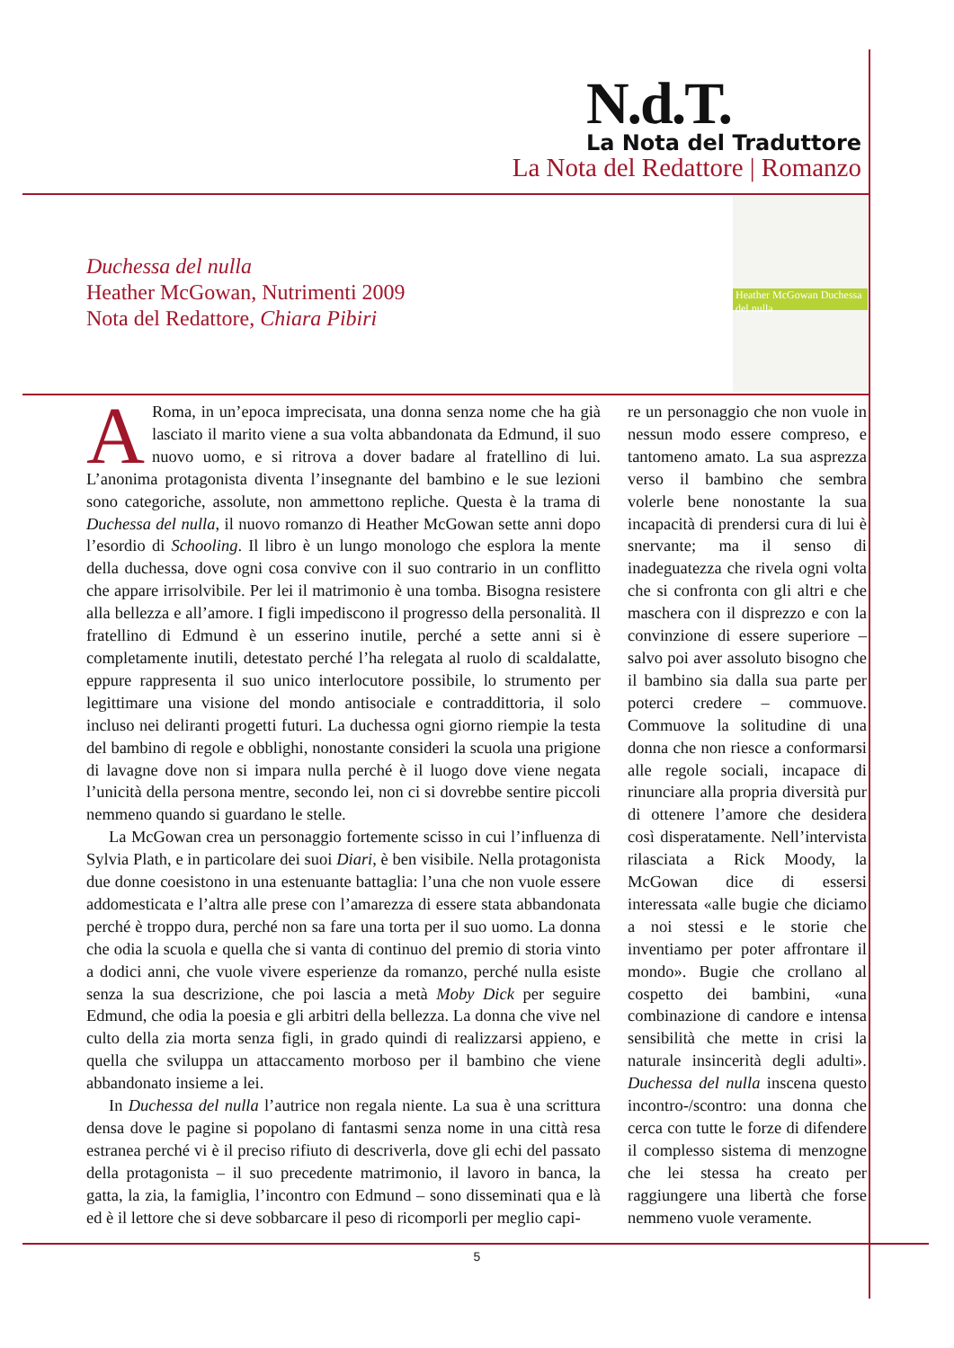N.d.T.
La Nota del Traduttore
La Nota del Redattore | Romanzo
Duchessa del nulla
Heather McGowan, Nutrimenti 2009
Nota del Redattore, Chiara Pibiri
Heather McGowan Duchessa del nulla
ARoma, in un’epoca imprecisata, una donna senza nome che ha già lasciato il marito viene a sua volta abbandonata da Edmund, il suo nuovo uomo, e si ritrova a dover badare al fratellino di lui. L’anonima protagonista diventa l’insegnante del bambino e le sue lezioni sono categoriche, assolute, non ammettono repliche. Questa è la trama di Duchessa del nulla, il nuovo romanzo di Heather McGowan sette anni dopo l’esordio di Schooling. Il libro è un lungo monologo che esplora la mente della duchessa, dove ogni cosa convive con il suo contrario in un conflitto che appare irrisolvibile. Per lei il matrimonio è una tomba. Bisogna resistere alla bellezza e all’amore. I figli impediscono il progresso della personalità. Il fratellino di Edmund è un esserino inutile, perché a sette anni si è completamente inutili, detestato perché l’ha relegata al ruolo di scaldalatte, eppure rappresenta il suo unico interlocutore possibile, lo strumento per legittimare una visione del mondo antisociale e contraddittoria, il solo incluso nei deliranti progetti futuri. La duchessa ogni giorno riempie la testa del bambino di regole e obblighi, nonostante consideri la scuola una prigione di lavagne dove non si impara nulla perché è il luogo dove viene negata l’unicità della persona mentre, secondo lei, non ci si dovrebbe sentire piccoli nemmeno quando si guardano le stelle.
La McGowan crea un personaggio fortemente scisso in cui l’influenza di Sylvia Plath, e in particolare dei suoi Diari, è ben visibile. Nella protagonista due donne coesistono in una estenuante battaglia: l’una che non vuole essere addomesticata e l’altra alle prese con l’amarezza di essere stata abbandonata perché è troppo dura, perché non sa fare una torta per il suo uomo. La donna che odia la scuola e quella che si vanta di continuo del premio di storia vinto a dodici anni, che vuole vivere esperienze da romanzo, perché nulla esiste senza la sua descrizione, che poi lascia a metà Moby Dick per seguire Edmund, che odia la poesia e gli arbitri della bellezza. La donna che vive nel culto della zia morta senza figli, in grado quindi di realizzarsi appieno, e quella che sviluppa un attaccamento morboso per il bambino che viene abbandonato insieme a lei.
In Duchessa del nulla l’autrice non regala niente. La sua è una scrittura densa dove le pagine si popolano di fantasmi senza nome in una città resa estranea perché vi è il preciso rifiuto di descriverla, dove gli echi del passato della protagonista – il suo precedente matrimonio, il lavoro in banca, la gatta, la zia, la famiglia, l’incontro con Edmund – sono disseminati qua e là ed è il lettore che si deve sobbarcare il peso di ricomporli per meglio capi-
re un personaggio che non vuole in nessun modo essere compreso, e tantomeno amato. La sua asprezza verso il bambino che sembra volerle bene nonostante la sua incapacità di prendersi cura di lui è snervante; ma il senso di inadeguatezza che rivela ogni volta che si confronta con gli altri e che maschera con il disprezzo e con la convinzione di essere superiore – salvo poi aver assoluto bisogno che il bambino sia dalla sua parte per poterci credere – commuove. Commuove la solitudine di una donna che non riesce a conformarsi alle regole sociali, incapace di rinunciare alla propria diversità pur di ottenere l’amore che desidera così disperatamente. Nell’intervista rilasciata a Rick Moody, la McGowan dice di essersi interessata «alle bugie che diciamo a noi stessi e le storie che inventiamo per poter affrontare il mondo». Bugie che crollano al cospetto dei bambini, «una combinazione di candore e intensa sensibilità che mette in crisi la naturale insincerità degli adulti». Duchessa del nulla inscena questo incontro-/scontro: una donna che cerca con tutte le forze di difendere il complesso sistema di menzogne che lei stessa ha creato per raggiungere una libertà che forse nemmeno vuole veramente.
5